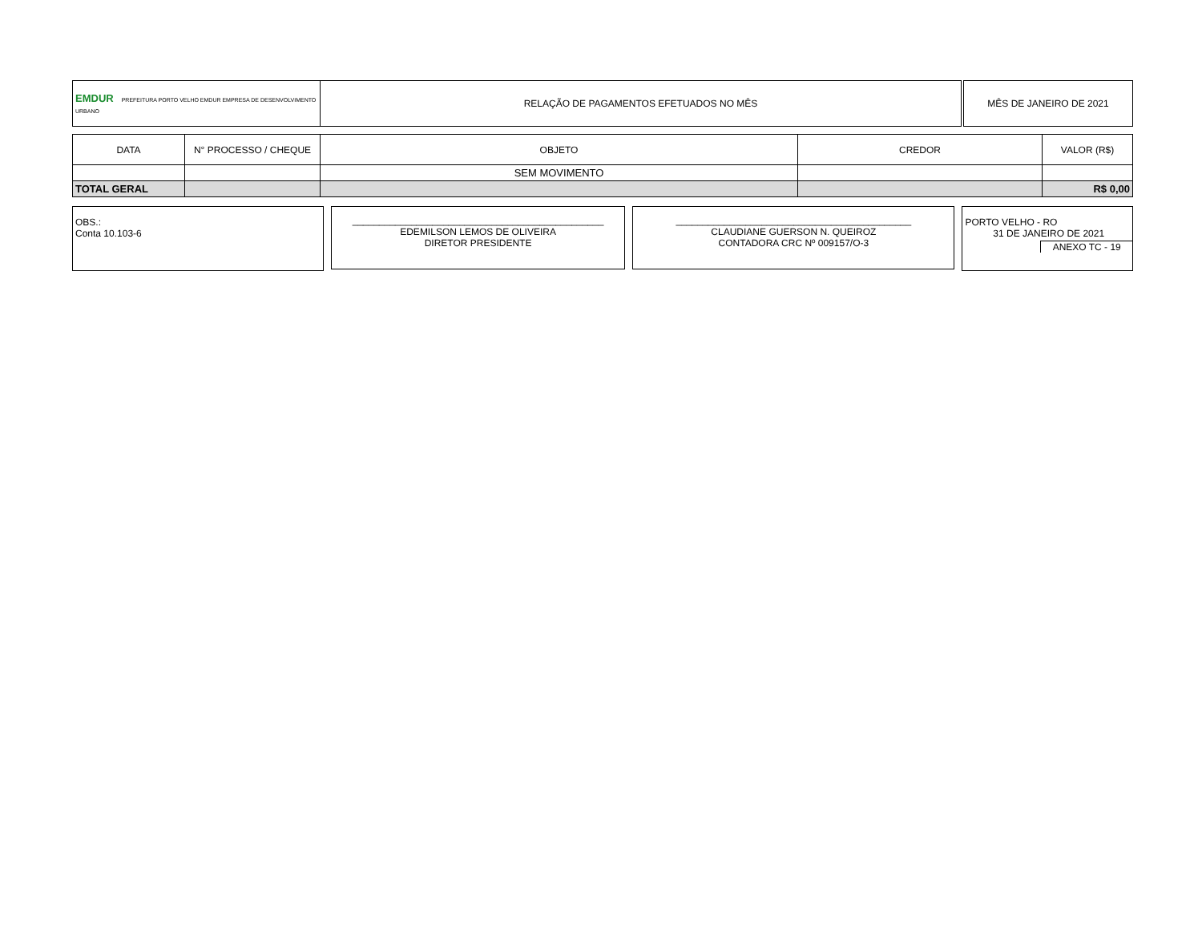| EMDUR PREFEITURA PORTO VELHO EMDUR EMPRESA DE DESENVOLVIMENTO URBANO | RELAÇÃO DE PAGAMENTOS EFETUADOS NO MÊS | | MÊS DE JANEIRO DE 2021 |
| DATA | N° PROCESSO / CHEQUE | OBJETO | CREDOR | VALOR (R$) |
| --- | --- | --- | --- | --- |
| | | SEM MOVIMENTO | | |
| TOTAL GERAL | | | | R$ 0,00 |
OBS.:
Conta 10.103-6
_______________________________________________
EDEMILSON LEMOS DE OLIVEIRA
DIRETOR PRESIDENTE
____________________________________________
CLAUDIANE GUERSON N. QUEIROZ
CONTADORA CRC Nº 009157/O-3
PORTO VELHO - RO
31 DE JANEIRO DE 2021
ANEXO TC - 19